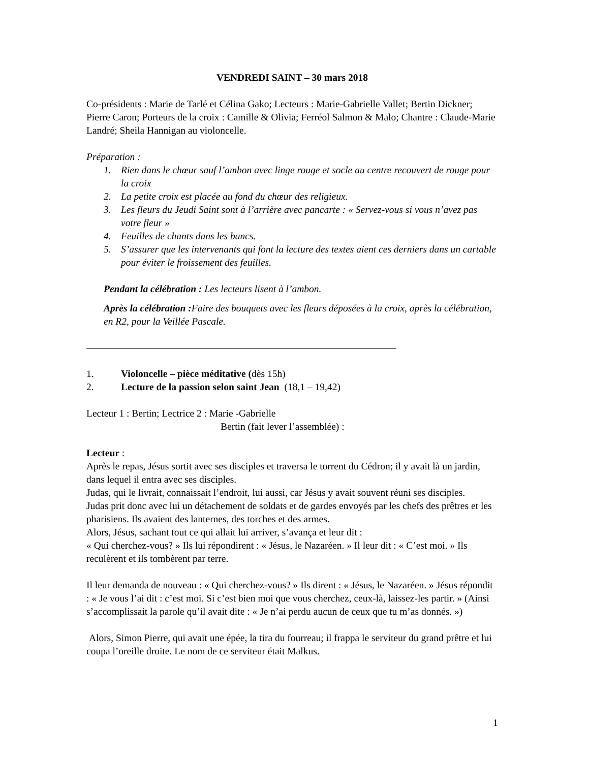VENDREDI SAINT – 30 mars 2018
Co-présidents : Marie de Tarlé et Célina Gako; Lecteurs : Marie-Gabrielle Vallet; Bertin Dickner; Pierre Caron; Porteurs de la croix : Camille & Olivia; Ferréol Salmon & Malo; Chantre : Claude-Marie Landré; Sheila Hannigan au violoncelle.
Préparation :
1. Rien dans le chœur sauf l’ambon avec linge rouge et socle au centre recouvert de rouge pour la croix
2. La petite croix est placée au fond du chœur des religieux.
3. Les fleurs du Jeudi Saint sont à l’arrière avec pancarte : « Servez-vous si vous n’avez pas votre fleur »
4. Feuilles de chants dans les bancs.
5. S’assurer que les intervenants qui font la lecture des textes aient ces derniers dans un cartable pour éviter le froissement des feuilles.
Pendant la célébration : Les lecteurs lisent à l’ambon.
Après la célébration : Faire des bouquets avec les fleurs déposées à la croix, après la célébration, en R2, pour la Veillée Pascale.
1. Violoncelle – pièce méditative (dès 15h)
2. Lecture de la passion selon saint Jean (18,1 – 19,42)
Lecteur 1 : Bertin; Lectrice 2 : Marie -Gabrielle
Bertin (fait lever l’assemblée) :
Lecteur :
Après le repas, Jésus sortit avec ses disciples et traversa le torrent du Cédron; il y avait là un jardin, dans lequel il entra avec ses disciples.
Judas, qui le livrait, connaissait l’endroit, lui aussi, car Jésus y avait souvent réuni ses disciples.
Judas prit donc avec lui un détachement de soldats et de gardes envoyés par les chefs des prêtres et les pharisiens. Ils avaient des lanternes, des torches et des armes.
Alors, Jésus, sachant tout ce qui allait lui arriver, s’avança et leur dit :
« Qui cherchez-vous? » Ils lui répondirent : « Jésus, le Nazaréen. » Il leur dit : « C’est moi. » Ils reculèrent et ils tombèrent par terre.
Il leur demanda de nouveau : « Qui cherchez-vous? » Ils dirent : « Jésus, le Nazaréen. » Jésus répondit : « Je vous l’ai dit : c’est moi. Si c’est bien moi que vous cherchez, ceux-là, laissez-les partir. » (Ainsi s’accomplissait la parole qu’il avait dite : « Je n’ai perdu aucun de ceux que tu m’as donnés. »)
Alors, Simon Pierre, qui avait une épée, la tira du fourreau; il frappa le serviteur du grand prêtre et lui coupa l’oreille droite. Le nom de ce serviteur était Malkus.
1